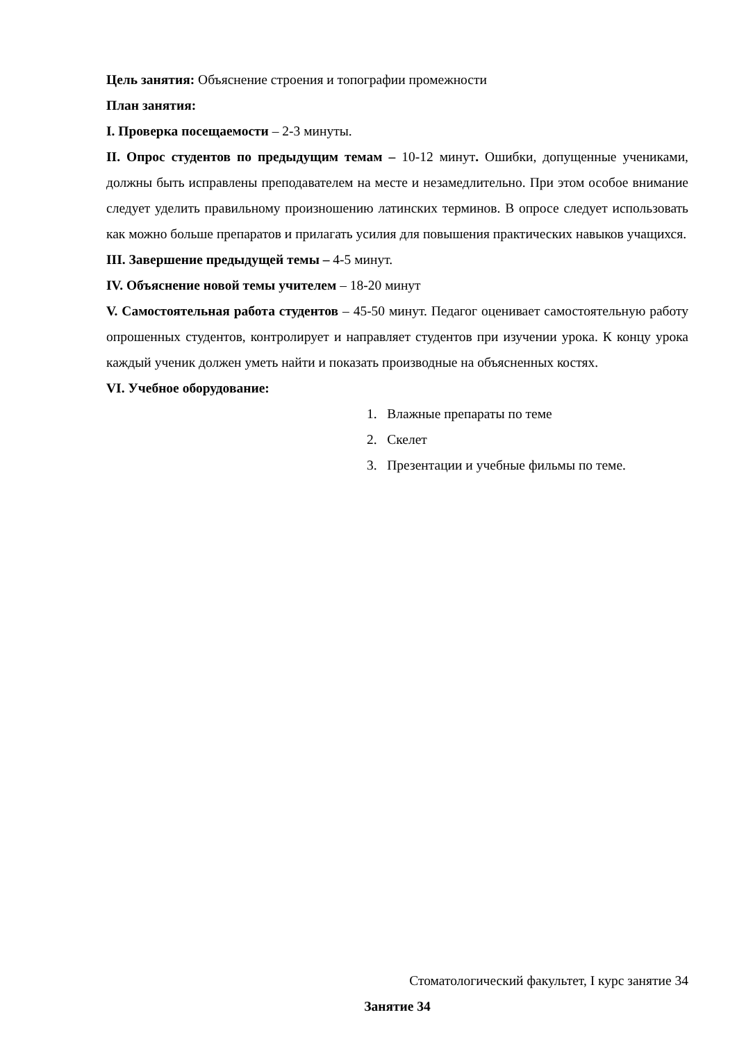Цель занятия: Объяснение строения и топографии промежности
План занятия:
I. Проверка посещаемости – 2-3 минуты.
II. Опрос студентов по предыдущим темам – 10-12 минут. Ошибки, допущенные учениками, должны быть исправлены преподавателем на месте и незамедлительно. При этом особое внимание следует уделить правильному произношению латинских терминов. В опросе следует использовать как можно больше препаратов и прилагать усилия для повышения практических навыков учащихся.
III. Завершение предыдущей темы – 4-5 минут.
IV. Объяснение новой темы учителем – 18-20 минут
V. Самостоятельная работа студентов – 45-50 минут. Педагог оценивает самостоятельную работу опрошенных студентов, контролирует и направляет студентов при изучении урока. К концу урока каждый ученик должен уметь найти и показать производные на объясненных костях.
VI. Учебное оборудование:
1. Влажные препараты по теме
2. Скелет
3. Презентации и учебные фильмы по теме.
Стоматологический факультет, I курс занятие 34
Занятие 34